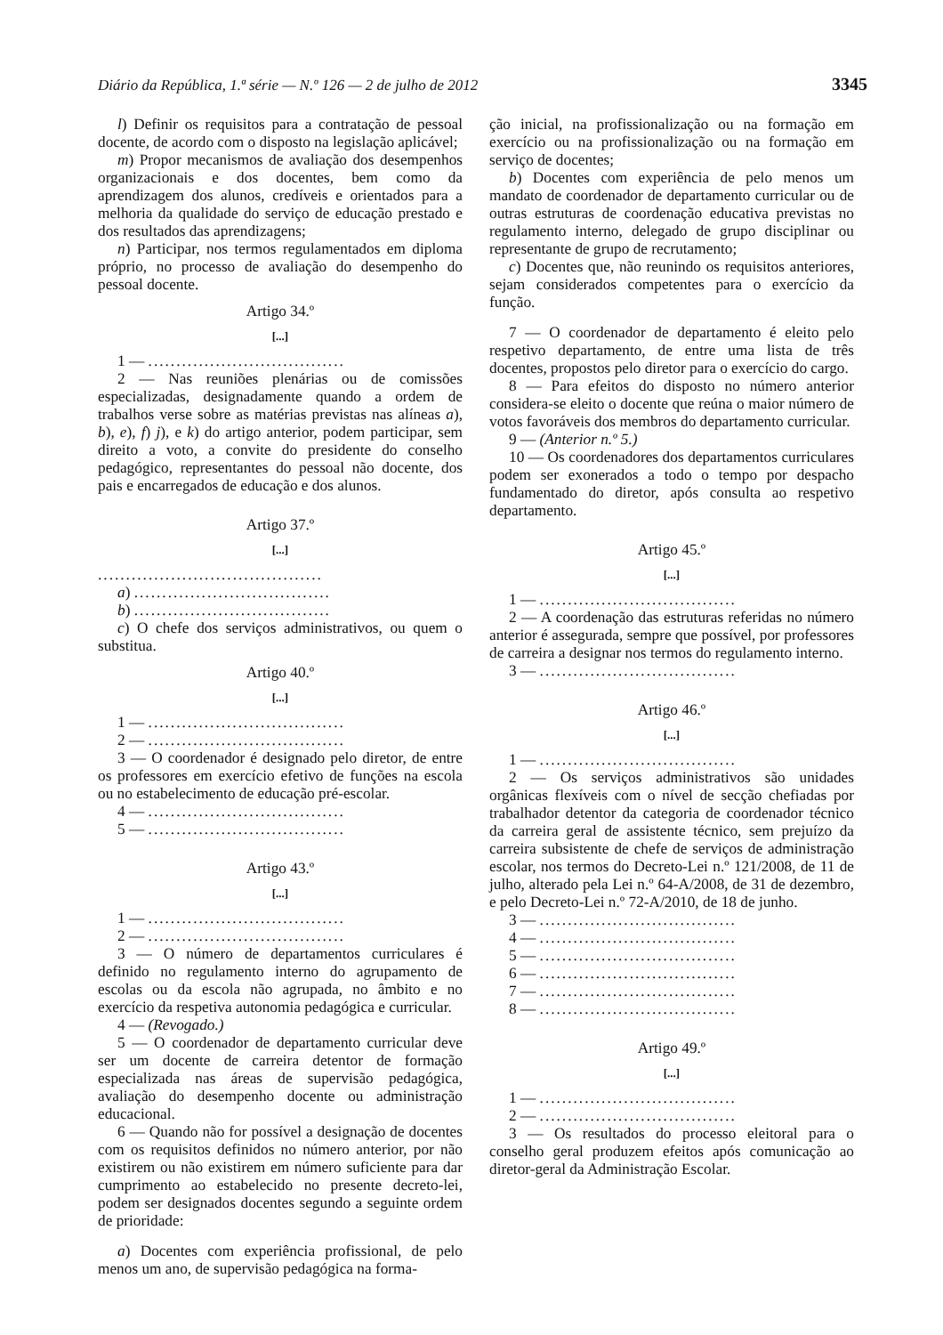Diário da República, 1.ª série — N.º 126 — 2 de julho de 2012 3345
l) Definir os requisitos para a contratação de pessoal docente, de acordo com o disposto na legislação aplicável;
m) Propor mecanismos de avaliação dos desempenhos organizacionais e dos docentes, bem como da aprendizagem dos alunos, credíveis e orientados para a melhoria da qualidade do serviço de educação prestado e dos resultados das aprendizagens;
n) Participar, nos termos regulamentados em diploma próprio, no processo de avaliação do desempenho do pessoal docente.
Artigo 34.º
[...]
1 — ...................................
2 — Nas reuniões plenárias ou de comissões especializadas, designadamente quando a ordem de trabalhos verse sobre as matérias previstas nas alíneas a), b), e), f) j), e k) do artigo anterior, podem participar, sem direito a voto, a convite do presidente do conselho pedagógico, representantes do pessoal não docente, dos pais e encarregados de educação e dos alunos.
Artigo 37.º
[...]
........................................
a) ...................................
b) ...................................
c) O chefe dos serviços administrativos, ou quem o substitua.
Artigo 40.º
[...]
1 — ...................................
2 — ...................................
3 — O coordenador é designado pelo diretor, de entre os professores em exercício efetivo de funções na escola ou no estabelecimento de educação pré-escolar.
4 — ...................................
5 — ...................................
Artigo 43.º
[...]
1 — ...................................
2 — ...................................
3 — O número de departamentos curriculares é definido no regulamento interno do agrupamento de escolas ou da escola não agrupada, no âmbito e no exercício da respetiva autonomia pedagógica e curricular.
4 — (Revogado.)
5 — O coordenador de departamento curricular deve ser um docente de carreira detentor de formação especializada nas áreas de supervisão pedagógica, avaliação do desempenho docente ou administração educacional.
6 — Quando não for possível a designação de docentes com os requisitos definidos no número anterior, por não existirem ou não existirem em número suficiente para dar cumprimento ao estabelecido no presente decreto-lei, podem ser designados docentes segundo a seguinte ordem de prioridade:
a) Docentes com experiência profissional, de pelo menos um ano, de supervisão pedagógica na forma-
ção inicial, na profissionalização ou na formação em exercício ou na profissionalização ou na formação em serviço de docentes;
b) Docentes com experiência de pelo menos um mandato de coordenador de departamento curricular ou de outras estruturas de coordenação educativa previstas no regulamento interno, delegado de grupo disciplinar ou representante de grupo de recrutamento;
c) Docentes que, não reunindo os requisitos anteriores, sejam considerados competentes para o exercício da função.
7 — O coordenador de departamento é eleito pelo respetivo departamento, de entre uma lista de três docentes, propostos pelo diretor para o exercício do cargo.
8 — Para efeitos do disposto no número anterior considera-se eleito o docente que reúna o maior número de votos favoráveis dos membros do departamento curricular.
9 — (Anterior n.º 5.)
10 — Os coordenadores dos departamentos curriculares podem ser exonerados a todo o tempo por despacho fundamentado do diretor, após consulta ao respetivo departamento.
Artigo 45.º
[...]
1 — ...................................
2 — A coordenação das estruturas referidas no número anterior é assegurada, sempre que possível, por professores de carreira a designar nos termos do regulamento interno.
3 — ...................................
Artigo 46.º
[...]
1 — ...................................
2 — Os serviços administrativos são unidades orgânicas flexíveis com o nível de secção chefiadas por trabalhador detentor da categoria de coordenador técnico da carreira geral de assistente técnico, sem prejuízo da carreira subsistente de chefe de serviços de administração escolar, nos termos do Decreto-Lei n.º 121/2008, de 11 de julho, alterado pela Lei n.º 64-A/2008, de 31 de dezembro, e pelo Decreto-Lei n.º 72-A/2010, de 18 de junho.
3 — ...................................
4 — ...................................
5 — ...................................
6 — ...................................
7 — ...................................
8 — ...................................
Artigo 49.º
[...]
1 — ...................................
2 — ...................................
3 — Os resultados do processo eleitoral para o conselho geral produzem efeitos após comunicação ao diretor-geral da Administração Escolar.